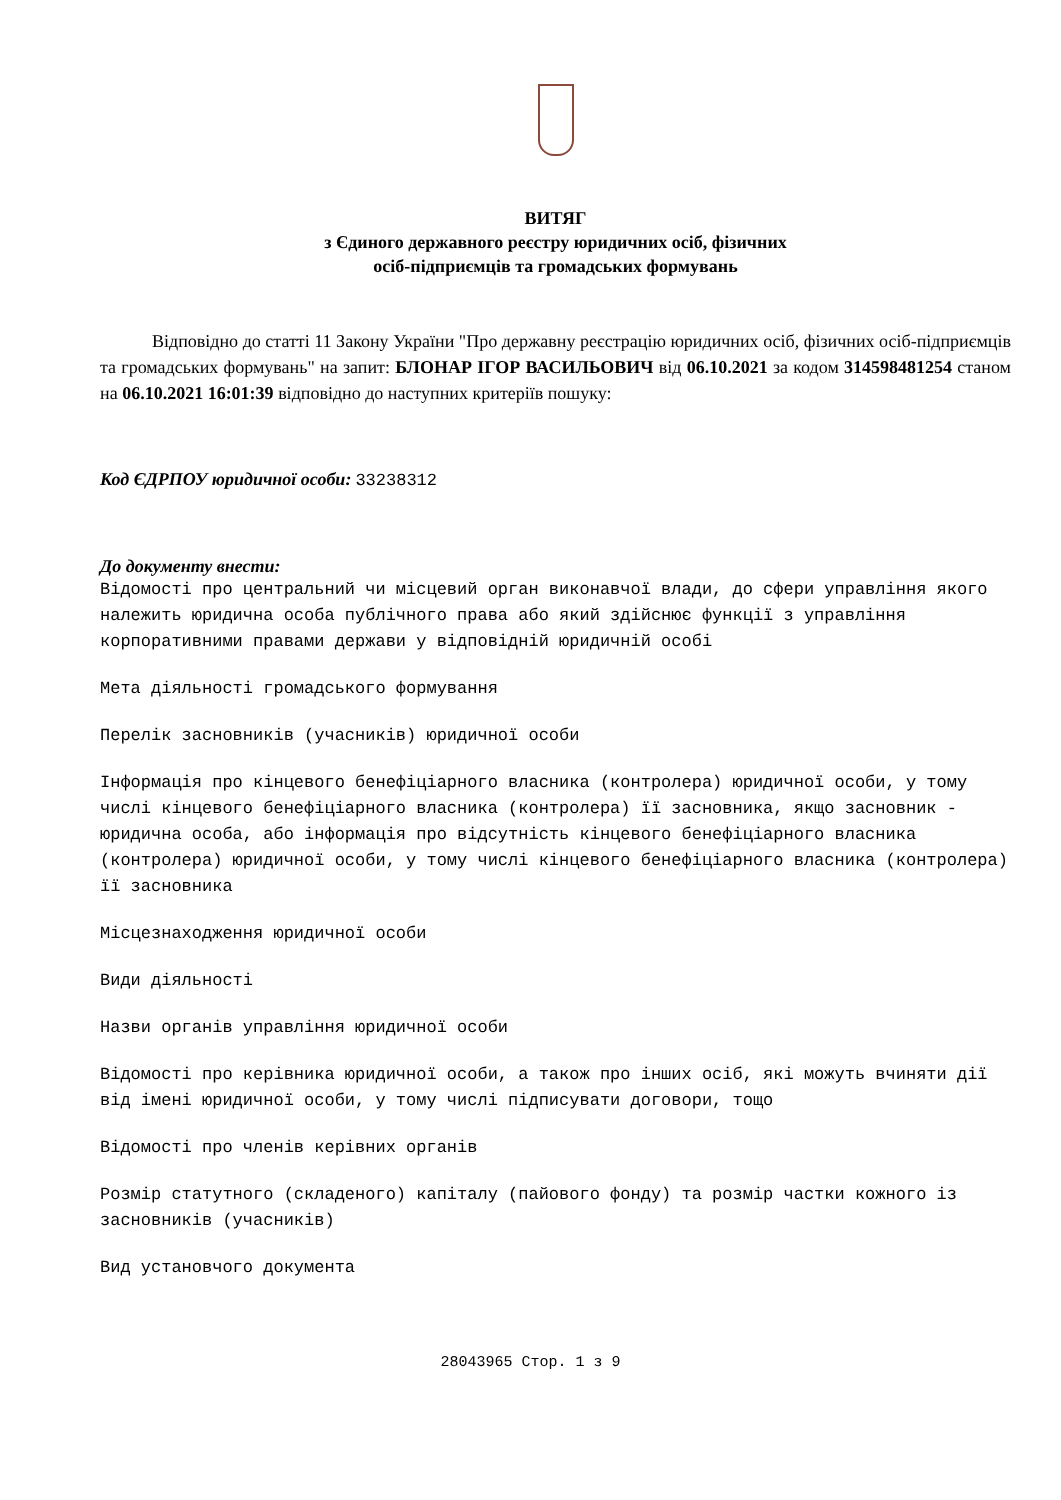ВИТЯГ
з Єдиного державного реєстру юридичних осіб, фізичних
осіб-підприємців та громадських формувань
Відповідно до статті 11 Закону України "Про державну реєстрацію юридичних осіб, фізичних осіб-підприємців та громадських формувань" на запит: БЛОНАР ІГОР ВАСИЛЬОВИЧ від 06.10.2021 за кодом 314598481254 станом на 06.10.2021 16:01:39 відповідно до наступних критеріїв пошуку:
Код ЄДРПОУ юридичної особи: 33238312
До документу внести:
Відомості про центральний чи місцевий орган виконавчої влади, до сфери управління якого належить юридична особа публічного права або який здійснює функції з управління корпоративними правами держави у відповідній юридичній особі
Мета діяльності громадського формування
Перелік засновників (учасників) юридичної особи
Інформація про кінцевого бенефіціарного власника (контролера) юридичної особи, у тому числі кінцевого бенефіціарного власника (контролера) її засновника, якщо засновник - юридична особа, або інформація про відсутність кінцевого бенефіціарного власника (контролера) юридичної особи, у тому числі кінцевого бенефіціарного власника (контролера) її засновника
Місцезнаходження юридичної особи
Види діяльності
Назви органів управління юридичної особи
Відомості про керівника юридичної особи, а також про інших осіб, які можуть вчиняти дії від імені юридичної особи, у тому числі підписувати договори, тощо
Відомості про членів керівних органів
Розмір статутного (складеного) капіталу (пайового фонду) та розмір частки кожного із засновників (учасників)
Вид установчого документа
28043965 Стор. 1 з 9